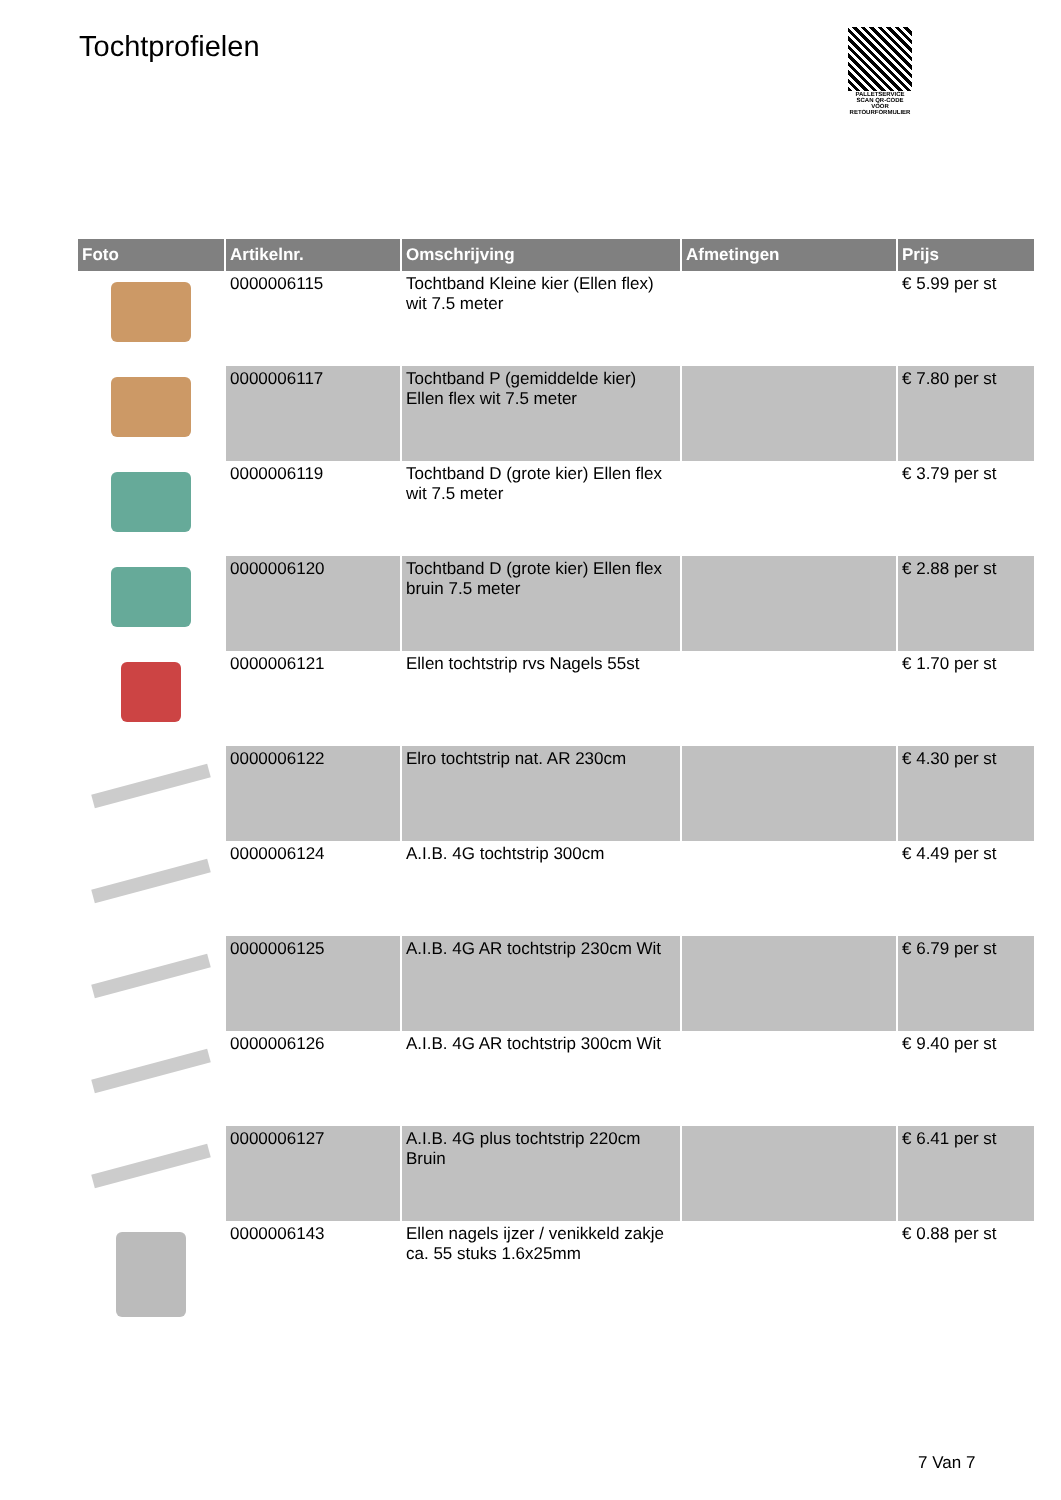Tochtprofielen
PALLETSERVICE
SCAN QR-CODE VOOR RETOURFORMULIER
| Foto | Artikelnr. | Omschrijving | Afmetingen | Prijs |
| --- | --- | --- | --- | --- |
| | 0000006115 | Tochtband Kleine kier (Ellen flex) wit 7.5 meter | | € 5.99 per st |
| | 0000006117 | Tochtband P (gemiddelde kier) Ellen flex wit 7.5 meter | | € 7.80 per st |
| | 0000006119 | Tochtband D (grote kier) Ellen flex wit 7.5 meter | | € 3.79 per st |
| | 0000006120 | Tochtband D (grote kier) Ellen flex bruin 7.5 meter | | € 2.88 per st |
| | 0000006121 | Ellen tochtstrip rvs Nagels 55st | | € 1.70 per st |
| | 0000006122 | Elro tochtstrip nat. AR 230cm | | € 4.30 per st |
| | 0000006124 | A.I.B. 4G tochtstrip 300cm | | € 4.49 per st |
| | 0000006125 | A.I.B. 4G AR tochtstrip 230cm Wit | | € 6.79 per st |
| | 0000006126 | A.I.B. 4G AR tochtstrip 300cm Wit | | € 9.40 per st |
| | 0000006127 | A.I.B. 4G plus tochtstrip 220cm Bruin | | € 6.41 per st |
| | 0000006143 | Ellen nagels ijzer / venikkeld zakje ca. 55 stuks 1.6x25mm | | € 0.88 per st |
7 Van 7